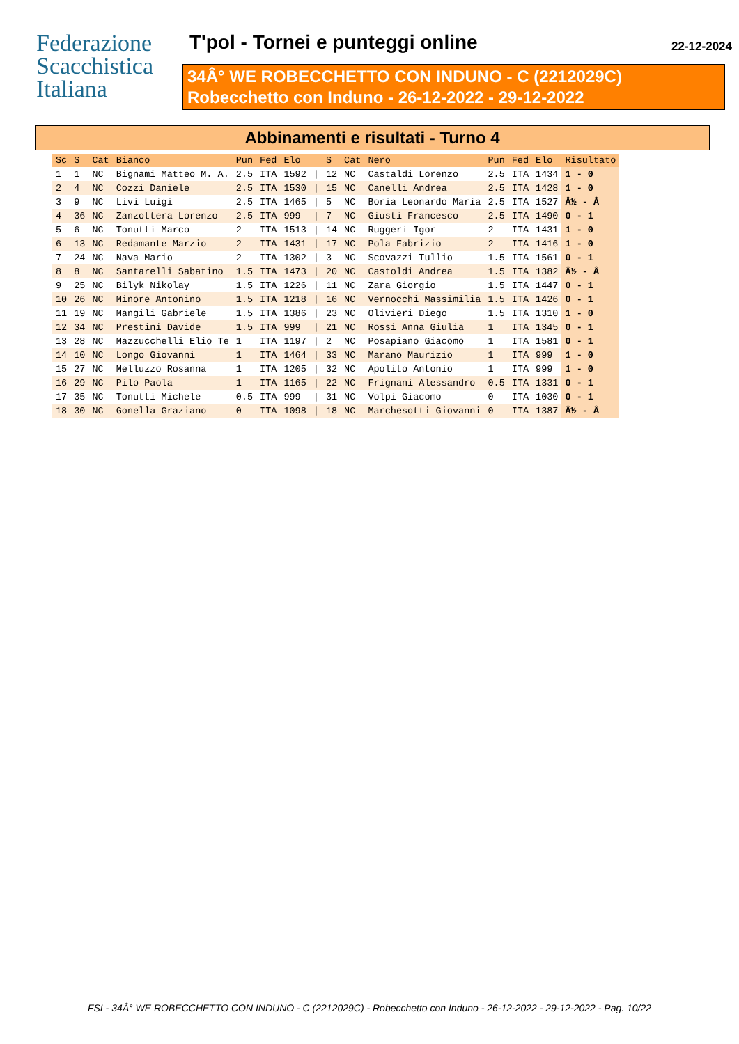Federazione
Scacchistica
Italiana
T'pol - Tornei e punteggi online 22-12-2024
34Â° WE ROBECCHETTO CON INDUNO - C (2212029C)
Robecchetto con Induno - 26-12-2022 - 29-12-2022
Abbinamenti e risultati - Turno 4
| Sc | S | Cat | Bianco | Pun | Fed | Elo | | S | Cat | Nero | Pun | Fed | Elo | Risultato |
| --- | --- | --- | --- | --- | --- | --- | --- | --- | --- | --- | --- | --- | --- | --- |
| 1 | 1 | NC | Bignami Matteo M. A. | 2.5 | ITA | 1592 | / | 12 | NC | Castaldi Lorenzo | 2.5 | ITA | 1434 | 1 - 0 |
| 2 | 4 | NC | Cozzi Daniele | 2.5 | ITA | 1530 | / | 15 | NC | Canelli Andrea | 2.5 | ITA | 1428 | 1 - 0 |
| 3 | 9 | NC | Livi Luigi | 2.5 | ITA | 1465 | / | 5 | NC | Boria Leonardo Maria | 2.5 | ITA | 1527 | Â½ - Â |
| 4 | 36 | NC | Zanzottera Lorenzo | 2.5 | ITA | 999 | / | 7 | NC | Giusti Francesco | 2.5 | ITA | 1490 | 0 - 1 |
| 5 | 6 | NC | Tonutti Marco | 2 | ITA | 1513 | / | 14 | NC | Ruggeri Igor | 2 | ITA | 1431 | 1 - 0 |
| 6 | 13 | NC | Redamante Marzio | 2 | ITA | 1431 | / | 17 | NC | Pola Fabrizio | 2 | ITA | 1416 | 1 - 0 |
| 7 | 24 | NC | Nava Mario | 2 | ITA | 1302 | / | 3 | NC | Scovazzi Tullio | 1.5 | ITA | 1561 | 0 - 1 |
| 8 | 8 | NC | Santarelli Sabatino | 1.5 | ITA | 1473 | / | 20 | NC | Castoldi Andrea | 1.5 | ITA | 1382 | Â½ - Â |
| 9 | 25 | NC | Bilyk Nikolay | 1.5 | ITA | 1226 | / | 11 | NC | Zara Giorgio | 1.5 | ITA | 1447 | 0 - 1 |
| 10 | 26 | NC | Minore Antonino | 1.5 | ITA | 1218 | / | 16 | NC | Vernocchi Massimilia | 1.5 | ITA | 1426 | 0 - 1 |
| 11 | 19 | NC | Mangili Gabriele | 1.5 | ITA | 1386 | / | 23 | NC | Olivieri Diego | 1.5 | ITA | 1310 | 1 - 0 |
| 12 | 34 | NC | Prestini Davide | 1.5 | ITA | 999 | / | 21 | NC | Rossi Anna Giulia | 1 | ITA | 1345 | 0 - 1 |
| 13 | 28 | NC | Mazzucchelli Elio Te | 1 | ITA | 1197 | / | 2 | NC | Posapiano Giacomo | 1 | ITA | 1581 | 0 - 1 |
| 14 | 10 | NC | Longo Giovanni | 1 | ITA | 1464 | / | 33 | NC | Marano Maurizio | 1 | ITA | 999 | 1 - 0 |
| 15 | 27 | NC | Melluzzo Rosanna | 1 | ITA | 1205 | / | 32 | NC | Apolito Antonio | 1 | ITA | 999 | 1 - 0 |
| 16 | 29 | NC | Pilo Paola | 1 | ITA | 1165 | / | 22 | NC | Frignani Alessandro | 0.5 | ITA | 1331 | 0 - 1 |
| 17 | 35 | NC | Tonutti Michele | 0.5 | ITA | 999 | / | 31 | NC | Volpi Giacomo | 0 | ITA | 1030 | 0 - 1 |
| 18 | 30 | NC | Gonella Graziano | 0 | ITA | 1098 | / | 18 | NC | Marchesotti Giovanni | 0 | ITA | 1387 | Â½ - Â |
FSI - 34Â° WE ROBECCHETTO CON INDUNO - C (2212029C) - Robecchetto con Induno - 26-12-2022 - 29-12-2022 - Pag. 10/22